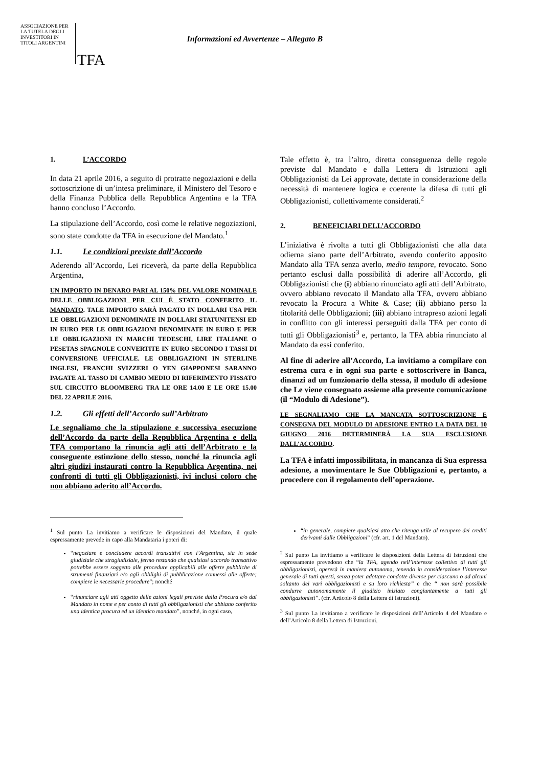ASSOCIAZIONE PER LA TUTELA DEGLI INVESTITORI IN TITOLI ARGENTINI
TFA
Informazioni ed Avvertenze – Allegato B
1. L’ACCORDO
In data 21 aprile 2016, a seguito di protratte negoziazioni e della sottoscrizione di un’intesa preliminare, il Ministero del Tesoro e della Finanza Pubblica della Repubblica Argentina e la TFA hanno concluso l’Accordo.
La stipulazione dell’Accordo, così come le relative negoziazioni, sono state condotte da TFA in esecuzione del Mandato.<sup>1</sup>
1.1. Le condizioni previste dall’Accordo
Aderendo all’Accordo, Lei riceverà, da parte della Repubblica Argentina,
UN IMPORTO IN DENARO PARI AL 150% DEL VALORE NOMINALE DELLE OBBLIGAZIONI PER CUI È STATO CONFERITO IL MANDATO. TALE IMPORTO SARÀ PAGATO IN DOLLARI USA PER LE OBBLIGAZIONI DENOMINATE IN DOLLARI STATUNITENSI ED IN EURO PER LE OBBLIGAZIONI DENOMINATE IN EURO E PER LE OBBLIGAZIONI IN MARCHI TEDESCHI, LIRE ITALIANE O PESETAS SPAGNOLE CONVERTITE IN EURO SECONDO I TASSI DI CONVERSIONE UFFICIALE. LE OBBLIGAZIONI IN STERLINE INGLESI, FRANCHI SVIZZERI O YEN GIAPPONESI SARANNO PAGATE AL TASSO DI CAMBIO MEDIO DI RIFERIMENTO FISSATO SUL CIRCUITO BLOOMBERG TRA LE ORE 14.00 E LE ORE 15.00 DEL 22 APRILE 2016.
1.2. Gli effetti dell’Accordo sull’Arbitrato
Le segnaliamo che la stipulazione e successiva esecuzione dell’Accordo da parte della Repubblica Argentina e della TFA comportano la rinuncia agli atti dell’Arbitrato e la conseguente estinzione dello stesso, nonché la rinuncia agli altri giudizi instaurati contro la Repubblica Argentina, nei confronti di tutti gli Obbligazionisti, ivi inclusi coloro che non abbiano aderito all’Accordo.
Tale effetto è, tra l’altro, diretta conseguenza delle regole previste dal Mandato e dalla Lettera di Istruzioni agli Obbligazionisti da Lei approvate, dettate in considerazione della necessità di mantenere logica e coerente la difesa di tutti gli Obbligazionisti, collettivamente considerati.<sup>2</sup>
2. BENEFICIARI DELL’ACCORDO
L’iniziativa è rivolta a tutti gli Obbligazionisti che alla data odierna siano parte dell’Arbitrato, avendo conferito apposito Mandato alla TFA senza averlo, medio tempore, revocato. Sono pertanto esclusi dalla possibilità di aderire all’Accordo, gli Obbligazionisti che (i) abbiano rinunciato agli atti dell’Arbitrato, ovvero abbiano revocato il Mandato alla TFA, ovvero abbiano revocato la Procura a White & Case; (ii) abbiano perso la titolarità delle Obbligazioni; (iii) abbiano intrapreso azioni legali in conflitto con gli interessi perseguiti dalla TFA per conto di tutti gli Obbligazionisti<sup>3</sup> e, pertanto, la TFA abbia rinunciato al Mandato da essi conferito.
Al fine di aderire all’Accordo, La invitiamo a compilare con estrema cura e in ogni sua parte e sottoscrivere in Banca, dinanzi ad un funzionario della stessa, il modulo di adesione che Le viene consegnato assieme alla presente comunicazione (il “Modulo di Adesione”).
LE SEGNALIAMO CHE LA MANCATA SOTTOSCRIZIONE E CONSEGNA DEL MODULO DI ADESIONE ENTRO LA DATA DEL 10 GIUGNO 2016 DETERMINERÀ LA SUA ESCLUSIONE DALL’ACCORDO.
La TFA è infatti impossibilitata, in mancanza di Sua espressa adesione, a movimentare le Sue Obbligazioni e, pertanto, a procedere con il regolamento dell’operazione.
<sup>1</sup> Sul punto La invitiamo a verificare le disposizioni del Mandato, il quale espressamente prevede in capo alla Mandataria i poteri di:
“negoziare e concludere accordi transattivi con l’Argentina, sia in sede giudiziale che stragiudiziale, fermo restando che qualsiasi accordo transattivo potrebbe essere soggetto alle procedure applicabili alle offerte pubbliche di strumenti finanziari e/o agli obblighi di pubblicazione connessi alle offerte; compiere le necessarie procedure”; nonché
“rinunciare agli atti oggetto delle azioni legali previste dalla Procura e/o dal Mandato in nome e per conto di tutti gli obbligazionisti che abbiano conferito una identica procura ed un identico mandato”, nonché, in ogni caso,
“in generale, compiere qualsiasi atto che ritenga utile al recupero dei crediti derivanti dalle Obbligazioni” (cfr. art. 1 del Mandato).
<sup>2</sup> Sul punto La invitiamo a verificare le disposizioni della Lettera di Istruzioni che espressamente prevedono che “la TFA, agendo nell’interesse collettivo di tutti gli obbligazionisti, opererà in maniera autonoma, tenendo in considerazione l’interesse generale di tutti questi, senza poter adottare condotte diverse per ciascuno o ad alcuni soltanto dei vari obbligazionisti e su loro richiesta” e che “ non sarà possibile condurre autonomamente il giudizio iniziato congiuntamente a tutti gli obbligazionisti”. (cfr. Articolo 8 della Lettera di Istruzioni).
<sup>3</sup> Sul punto La invitiamo a verificare le disposizioni dell’Articolo 4 del Mandato e dell’Articolo 8 della Lettera di Istruzioni.